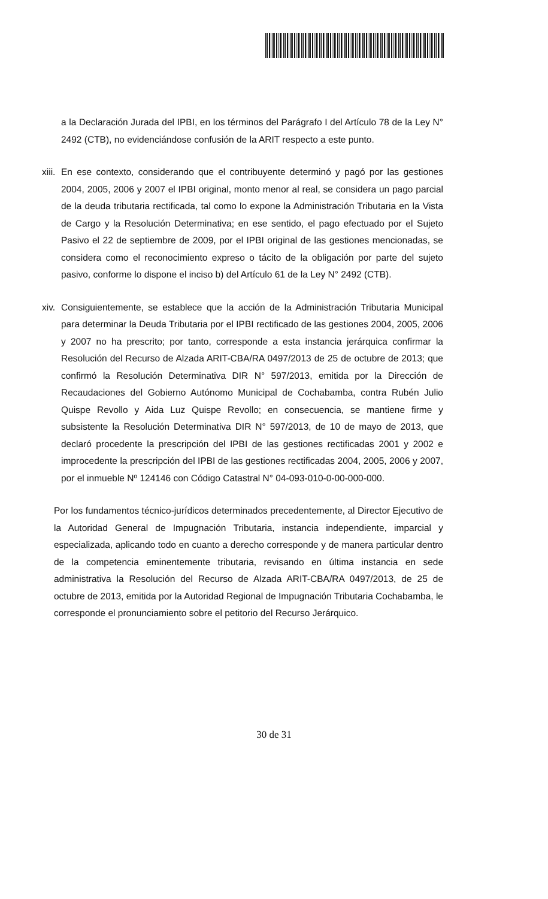a la Declaración Jurada del IPBI, en los términos del Parágrafo I del Artículo 78 de la Ley N° 2492 (CTB), no evidenciándose confusión de la ARIT respecto a este punto.
xiii.
En ese contexto, considerando que el contribuyente determinó y pagó por las gestiones 2004, 2005, 2006 y 2007 el IPBI original, monto menor al real, se considera un pago parcial de la deuda tributaria rectificada, tal como lo expone la Administración Tributaria en la Vista de Cargo y la Resolución Determinativa; en ese sentido, el pago efectuado por el Sujeto Pasivo el 22 de septiembre de 2009, por el IPBI original de las gestiones mencionadas, se considera como el reconocimiento expreso o tácito de la obligación por parte del sujeto pasivo, conforme lo dispone el inciso b) del Artículo 61 de la Ley N° 2492 (CTB).
xiv.
Consiguientemente, se establece que la acción de la Administración Tributaria Municipal para determinar la Deuda Tributaria por el IPBI rectificado de las gestiones 2004, 2005, 2006 y 2007 no ha prescrito; por tanto, corresponde a esta instancia jerárquica confirmar la Resolución del Recurso de Alzada ARIT-CBA/RA 0497/2013 de 25 de octubre de 2013; que confirmó la Resolución Determinativa DIR N° 597/2013, emitida por la Dirección de Recaudaciones del Gobierno Autónomo Municipal de Cochabamba, contra Rubén Julio Quispe Revollo y Aida Luz Quispe Revollo; en consecuencia, se mantiene firme y subsistente la Resolución Determinativa DIR N° 597/2013, de 10 de mayo de 2013, que declaró procedente la prescripción del IPBI de las gestiones rectificadas 2001 y 2002 e improcedente la prescripción del IPBI de las gestiones rectificadas 2004, 2005, 2006 y 2007, por el inmueble Nº 124146 con Código Catastral N° 04-093-010-0-00-000-000.
Por los fundamentos técnico-jurídicos determinados precedentemente, al Director Ejecutivo de la Autoridad General de Impugnación Tributaria, instancia independiente, imparcial y especializada, aplicando todo en cuanto a derecho corresponde y de manera particular dentro de la competencia eminentemente tributaria, revisando en última instancia en sede administrativa la Resolución del Recurso de Alzada ARIT-CBA/RA 0497/2013, de 25 de octubre de 2013, emitida por la Autoridad Regional de Impugnación Tributaria Cochabamba, le corresponde el pronunciamiento sobre el petitorio del Recurso Jerárquico.
30 de 31